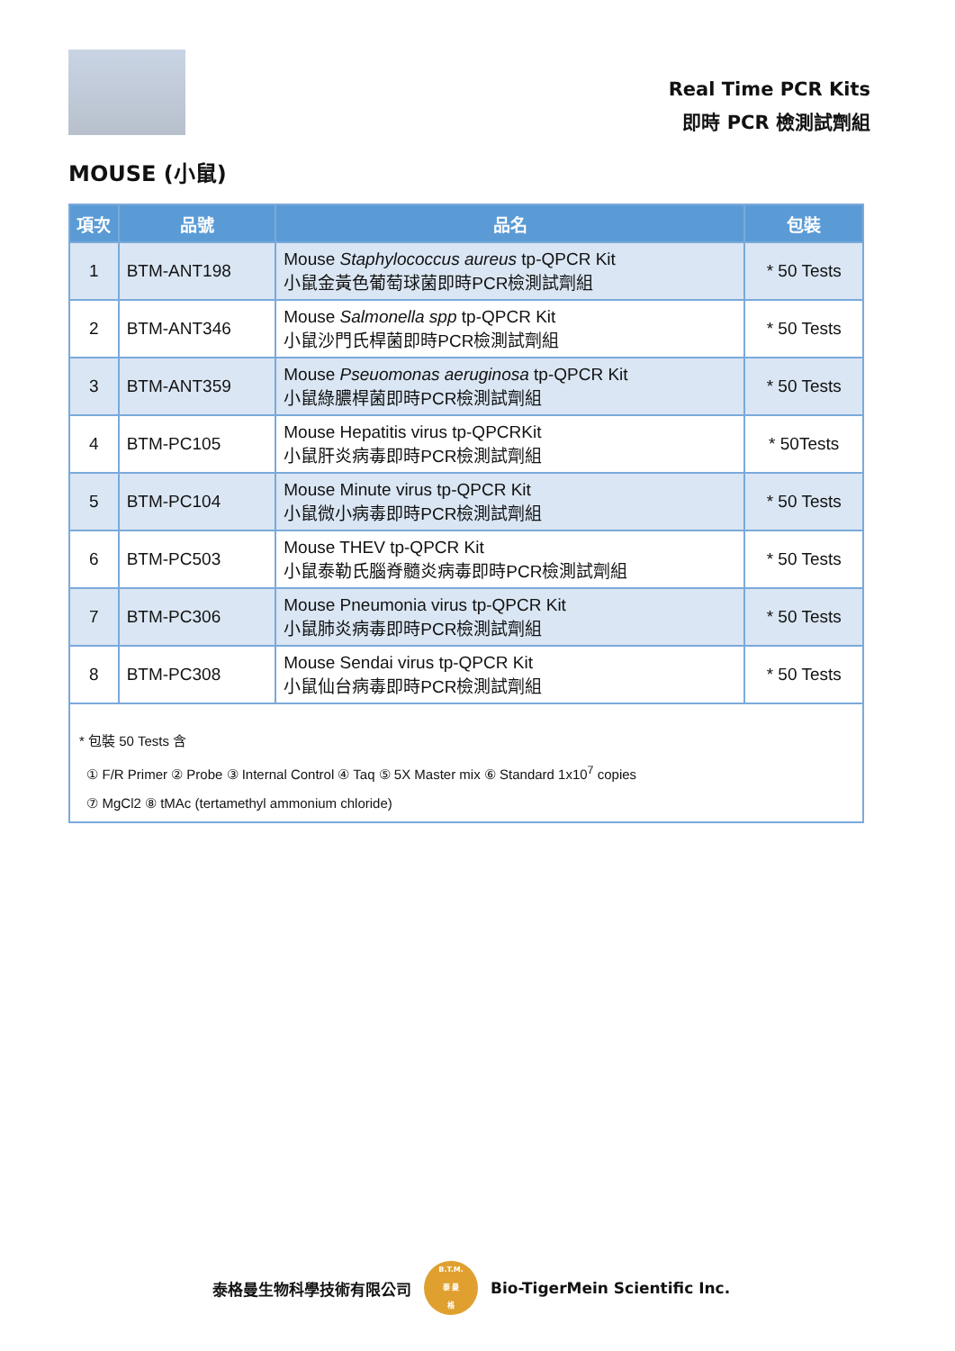Real Time PCR Kits
即時 PCR 檢測試劑組
MOUSE (小鼠)
| 項次 | 品號 | 品名 | 包裝 |
| --- | --- | --- | --- |
| 1 | BTM-ANT198 | Mouse Staphylococcus aureus tp-QPCR Kit 小鼠金黃色葡萄球菌即時PCR檢測試劑組 | * 50 Tests |
| 2 | BTM-ANT346 | Mouse Salmonella spp tp-QPCR Kit 小鼠沙門氏桿菌即時PCR檢測試劑組 | * 50 Tests |
| 3 | BTM-ANT359 | Mouse Pseuomonas aeruginosa tp-QPCR Kit 小鼠綠膿桿菌即時PCR檢測試劑組 | * 50 Tests |
| 4 | BTM-PC105 | Mouse Hepatitis virus tp-QPCRKit 小鼠肝炎病毒即時PCR檢測試劑組 | * 50Tests |
| 5 | BTM-PC104 | Mouse Minute virus tp-QPCR Kit 小鼠微小病毒即時PCR檢測試劑組 | * 50 Tests |
| 6 | BTM-PC503 | Mouse THEV tp-QPCR Kit 小鼠泰勒氏腦脊髓炎病毒即時PCR檢測試劑組 | * 50 Tests |
| 7 | BTM-PC306 | Mouse Pneumonia virus tp-QPCR Kit 小鼠肺炎病毒即時PCR檢測試劑組 | * 50 Tests |
| 8 | BTM-PC308 | Mouse Sendai virus tp-QPCR Kit 小鼠仙台病毒即時PCR檢測試劑組 | * 50 Tests |
| * 包裝 50 Tests 含 ① F/R Primer ② Probe ③ Internal Control ④ Taq ⑤ 5X Master mix ⑥ Standard 1x10<sup>7</sup> copies ⑦ MgCl2 ⑧ tMAc (tertamethyl ammonium chloride) | | | |
泰格曼生物科學技術有限公司
B.T.M.
泰 曼
格
Bio-TigerMein Scientific Inc.